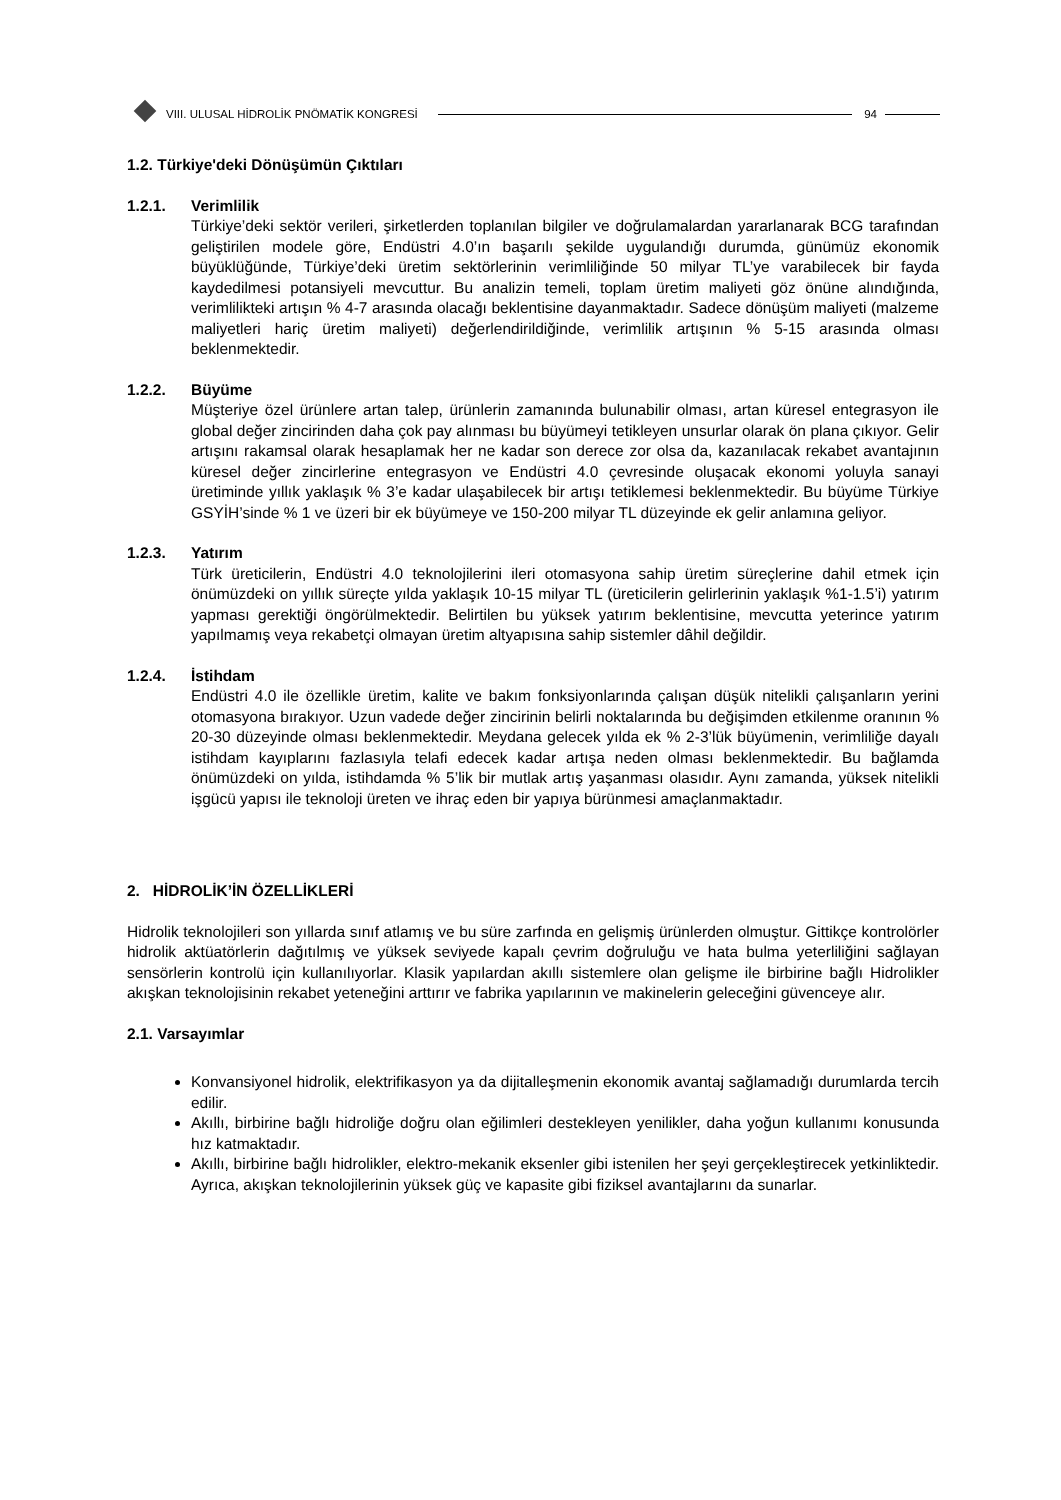VIII. ULUSAL HİDROLİK PNÖMATİK KONGRESİ
94
1.2. Türkiye'deki Dönüşümün Çıktıları
1.2.1. Verimlilik
Türkiye’deki sektör verileri, şirketlerden toplanılan bilgiler ve doğrulamalardan yararlanarak BCG tarafından geliştirilen modele göre, Endüstri 4.0’ın başarılı şekilde uygulandığı durumda, günümüz ekonomik büyüklüğünde, Türkiye’deki üretim sektörlerinin verimliliğinde 50 milyar TL’ye varabilecek bir fayda kaydedilmesi potansiyeli mevcuttur. Bu analizin temeli, toplam üretim maliyeti göz önüne alındığında, verimlilikteki artışın % 4-7 arasında olacağı beklentisine dayanmaktadır. Sadece dönüşüm maliyeti (malzeme maliyetleri hariç üretim maliyeti) değerlendirildiğinde, verimlilik artışının % 5-15 arasında olması beklenmektedir.
1.2.2. Büyüme
Müşteriye özel ürünlere artan talep, ürünlerin zamanında bulunabilir olması, artan küresel entegrasyon ile global değer zincirinden daha çok pay alınması bu büyümeyi tetikleyen unsurlar olarak ön plana çıkıyor. Gelir artışını rakamsal olarak hesaplamak her ne kadar son derece zor olsa da, kazanılacak rekabet avantajının küresel değer zincirlerine entegrasyon ve Endüstri 4.0 çevresinde oluşacak ekonomi yoluyla sanayi üretiminde yıllık yaklaşık % 3’e kadar ulaşabilecek bir artışı tetiklemesi beklenmektedir. Bu büyüme Türkiye GSYİH’sinde % 1 ve üzeri bir ek büyümeye ve 150-200 milyar TL düzeyinde ek gelir anlamına geliyor.
1.2.3. Yatırım
Türk üreticilerin, Endüstri 4.0 teknolojilerini ileri otomasyona sahip üretim süreçlerine dahil etmek için önümüzdeki on yıllık süreçte yılda yaklaşık 10-15 milyar TL (üreticilerin gelirlerinin yaklaşık %1-1.5’i) yatırım yapması gerektiği öngörülmektedir. Belirtilen bu yüksek yatırım beklentisine, mevcutta yeterince yatırım yapılmamış veya rekabetçi olmayan üretim altyapısına sahip sistemler dâhil değildir.
1.2.4. İstihdam
Endüstri 4.0 ile özellikle üretim, kalite ve bakım fonksiyonlarında çalışan düşük nitelikli çalışanların yerini otomasyona bırakıyor. Uzun vadede değer zincirinin belirli noktalarında bu değişimden etkilenme oranının % 20-30 düzeyinde olması beklenmektedir. Meydana gelecek yılda ek % 2-3’lük büyümenin, verimliliğe dayalı istihdam kayıplarını fazlasıyla telafi edecek kadar artışa neden olması beklenmektedir. Bu bağlamda önümüzdeki on yılda, istihdamda % 5’lik bir mutlak artış yaşanması olasıdır. Aynı zamanda, yüksek nitelikli işgücü yapısı ile teknoloji üreten ve ihraç eden bir yapıya bürünmesi amaçlanmaktadır.
2. HİDROLİK’İN ÖZELLİKLERİ
Hidrolik teknolojileri son yıllarda sınıf atlamış ve bu süre zarfında en gelişmiş ürünlerden olmuştur. Gittikçe kontrolörler hidrolik aktüatörlerin dağıtılmış ve yüksek seviyede kapalı çevrim doğruluğu ve hata bulma yeterliliğini sağlayan sensörlerin kontrolü için kullanılıyorlar. Klasik yapılardan akıllı sistemlere olan gelişme ile birbirine bağlı Hidrolikler akışkan teknolojisinin rekabet yeteneğini arttırır ve fabrika yapılarının ve makinelerin geleceğini güvenceye alır.
2.1. Varsayımlar
Konvansiyonel hidrolik, elektrifikasyon ya da dijitalleşmenin ekonomik avantaj sağlamadığı durumlarda tercih edilir.
Akıllı, birbirine bağlı hidroliğe doğru olan eğilimleri destekleyen yenilikler, daha yoğun kullanımı konusunda hız katmaktadır.
Akıllı, birbirine bağlı hidrolikler, elektro-mekanik eksenler gibi istenilen her şeyi gerçekleştirecek yetkinliktedir. Ayrıca, akışkan teknolojilerinin yüksek güç ve kapasite gibi fiziksel avantajlarını da sunarlar.